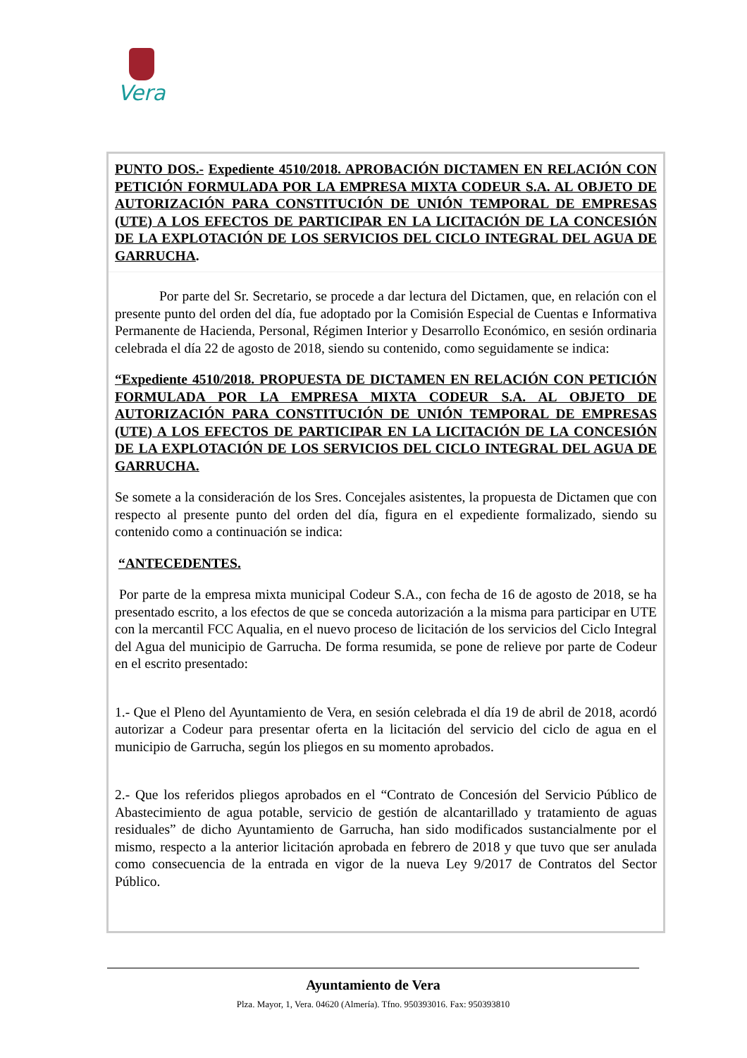Vera
PUNTO DOS.- Expediente 4510/2018. APROBACIÓN DICTAMEN EN RELACIÓN CON PETICIÓN FORMULADA POR LA EMPRESA MIXTA CODEUR S.A. AL OBJETO DE AUTORIZACIÓN PARA CONSTITUCIÓN DE UNIÓN TEMPORAL DE EMPRESAS (UTE) A LOS EFECTOS DE PARTICIPAR EN LA LICITACIÓN DE LA CONCESIÓN DE LA EXPLOTACIÓN DE LOS SERVICIOS DEL CICLO INTEGRAL DEL AGUA DE GARRUCHA.
Por parte del Sr. Secretario, se procede a dar lectura del Dictamen, que, en relación con el presente punto del orden del día, fue adoptado por la Comisión Especial de Cuentas e Informativa Permanente de Hacienda, Personal, Régimen Interior y Desarrollo Económico, en sesión ordinaria celebrada el día 22 de agosto de 2018, siendo su contenido, como seguidamente se indica:
“Expediente 4510/2018. PROPUESTA DE DICTAMEN EN RELACIÓN CON PETICIÓN FORMULADA POR LA EMPRESA MIXTA CODEUR S.A. AL OBJETO DE AUTORIZACIÓN PARA CONSTITUCIÓN DE UNIÓN TEMPORAL DE EMPRESAS (UTE) A LOS EFECTOS DE PARTICIPAR EN LA LICITACIÓN DE LA CONCESIÓN DE LA EXPLOTACIÓN DE LOS SERVICIOS DEL CICLO INTEGRAL DEL AGUA DE GARRUCHA.
Se somete a la consideración de los Sres. Concejales asistentes, la propuesta de Dictamen que con respecto al presente punto del orden del día, figura en el expediente formalizado, siendo su contenido como a continuación se indica:
“ANTECEDENTES.
Por parte de la empresa mixta municipal Codeur S.A., con fecha de 16 de agosto de 2018, se ha presentado escrito, a los efectos de que se conceda autorización a la misma para participar en UTE con la mercantil FCC Aqualia, en el nuevo proceso de licitación de los servicios del Ciclo Integral del Agua del municipio de Garrucha. De forma resumida, se pone de relieve por parte de Codeur en el escrito presentado:
1.- Que el Pleno del Ayuntamiento de Vera, en sesión celebrada el día 19 de abril de 2018, acordó autorizar a Codeur para presentar oferta en la licitación del servicio del ciclo de agua en el municipio de Garrucha, según los pliegos en su momento aprobados.
2.- Que los referidos pliegos aprobados en el “Contrato de Concesión del Servicio Público de Abastecimiento de agua potable, servicio de gestión de alcantarillado y tratamiento de aguas residuales” de dicho Ayuntamiento de Garrucha, han sido modificados sustancialmente por el mismo, respecto a la anterior licitación aprobada en febrero de 2018 y que tuvo que ser anulada como consecuencia de la entrada en vigor de la nueva Ley 9/2017 de Contratos del Sector Público.
Ayuntamiento de Vera
Plza. Mayor, 1, Vera. 04620 (Almería). Tfno. 950393016. Fax: 950393810